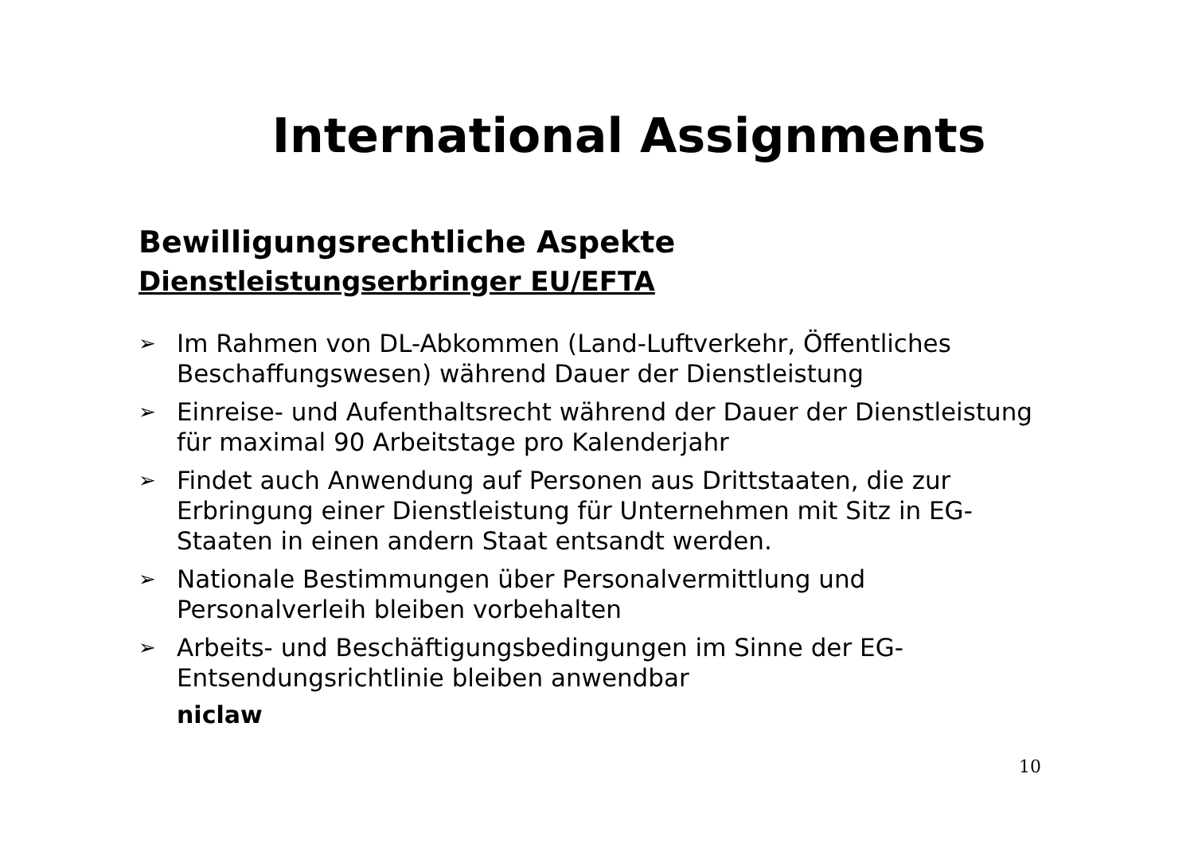International Assignments
Bewilligungsrechtliche Aspekte
Dienstleistungserbringer EU/EFTA
➢ Im Rahmen von DL-Abkommen (Land-Luftverkehr, Öffentliches Beschaffungswesen) während Dauer der Dienstleistung
➢ Einreise- und Aufenthaltsrecht während der Dauer der Dienstleistung für maximal 90 Arbeitstage pro Kalenderjahr
➢ Findet auch Anwendung auf Personen aus Drittstaaten, die zur Erbringung einer Dienstleistung für Unternehmen mit Sitz in EG-Staaten in einen andern Staat entsandt werden.
➢ Nationale Bestimmungen über Personalvermittlung und Personalverleih bleiben vorbehalten
➢ Arbeits- und Beschäftigungsbedingungen im Sinne der EG-Entsendungsrichtlinie bleiben anwendbar
niclaw
10